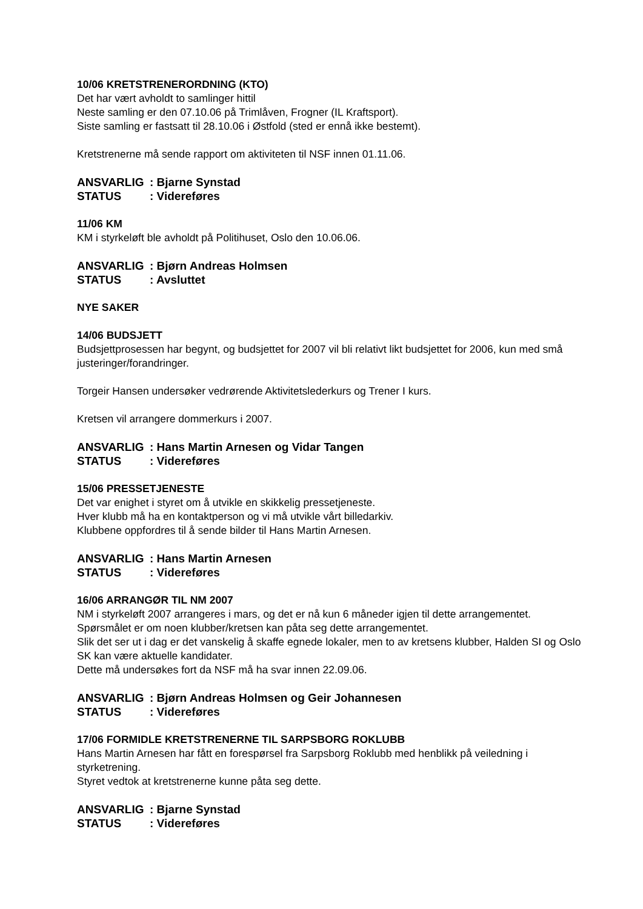10/06 KRETSTRENERORDNING (KTO)
Det har vært avholdt to samlinger hittil
Neste samling er den 07.10.06 på Trimlåven, Frogner (IL Kraftsport).
Siste samling er fastsatt til 28.10.06 i Østfold (sted er ennå ikke bestemt).
Kretstrenerne må sende rapport om aktiviteten til NSF innen 01.11.06.
ANSVARLIG: Bjarne Synstad
STATUS: Videreføres
11/06 KM
KM i styrkeløft ble avholdt på Politihuset, Oslo den 10.06.06.
ANSVARLIG: Bjørn Andreas Holmsen
STATUS: Avsluttet
NYE SAKER
14/06 BUDSJETT
Budsjettprosessen har begynt, og budsjettet for 2007 vil bli relativt likt budsjettet for 2006, kun med små justeringer/forandringer.
Torgeir Hansen undersøker vedrørende Aktivitetslederkurs og Trener I kurs.
Kretsen vil arrangere dommerkurs i 2007.
ANSVARLIG: Hans Martin Arnesen og Vidar Tangen
STATUS: Videreføres
15/06 PRESSETJENESTE
Det var enighet i styret om å utvikle en skikkelig pressetjeneste.
Hver klubb må ha en kontaktperson og vi må utvikle vårt billedarkiv.
Klubbene oppfordres til å sende bilder til Hans Martin Arnesen.
ANSVARLIG: Hans Martin Arnesen
STATUS: Videreføres
16/06 ARRANGØR TIL NM 2007
NM i styrkeløft 2007 arrangeres i mars, og det er nå kun 6 måneder igjen til dette arrangementet.
Spørsmålet er om noen klubber/kretsen kan påta seg dette arrangementet.
Slik det ser ut i dag er det vanskelig å skaffe egnede lokaler, men to av kretsens klubber, Halden SI og Oslo SK kan være aktuelle kandidater.
Dette må undersøkes fort da NSF må ha svar innen 22.09.06.
ANSVARLIG: Bjørn Andreas Holmsen og Geir Johannesen
STATUS: Videreføres
17/06 FORMIDLE KRETSTRENERNE TIL SARPSBORG ROKLUBB
Hans Martin Arnesen har fått en forespørsel fra Sarpsborg Roklubb med henblikk på veiledning i styrketrening.
Styret vedtok at kretstrenerne kunne påta seg dette.
ANSVARLIG: Bjarne Synstad
STATUS: Videreføres